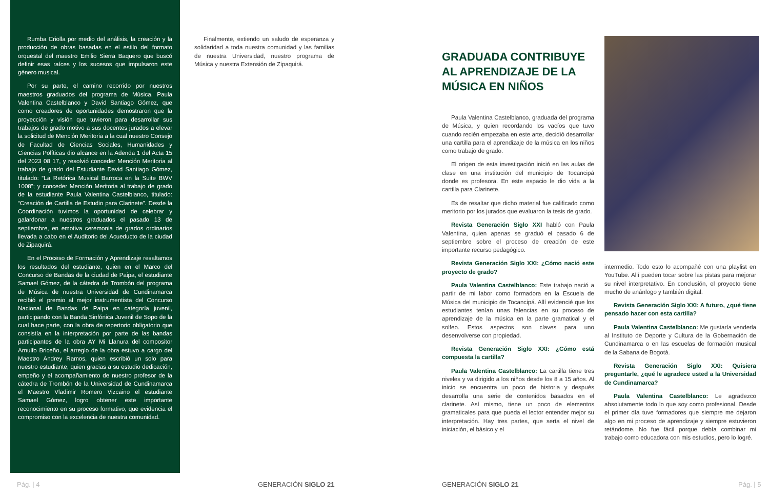Rumba Criolla por medio del análisis, la creación y la producción de obras basadas en el estilo del formato orquestal del maestro Emilio Sierra Baquero que buscó definir esas raíces y los sucesos que impulsaron este género musical.
Por su parte, el camino recorrido por nuestros maestros graduados del programa de Música, Paula Valentina Castelblanco y David Santiago Gómez, que como creadores de oportunidades demostraron que la proyección y visión que tuvieron para desarrollar sus trabajos de grado motivo a sus docentes jurados a elevar la solicitud de Mención Meritoria a la cual nuestro Consejo de Facultad de Ciencias Sociales, Humanidades y Ciencias Políticas dio alcance en la Adenda 1 del Acta 15 del 2023 08 17, y resolvió conceder Mención Meritoria al trabajo de grado del Estudiante David Santiago Gómez, titulado: “La Retórica Musical Barroca en la Suite BWV 1008”; y conceder Mención Meritoria al trabajo de grado de la estudiante Paula Valentina Castelblanco, titulado: “Creación de Cartilla de Estudio para Clarinete”. Desde la Coordinación tuvimos la oportunidad de celebrar y galardonar a nuestros graduados el pasado 13 de septiembre, en emotiva ceremonia de grados ordinarios llevada a cabo en el Auditorio del Acueducto de la ciudad de Zipaquirá.
En el Proceso de Formación y Aprendizaje resaltamos los resultados del estudiante, quien en el Marco del Concurso de Bandas de la ciudad de Paipa, el estudiante Samael Gómez, de la cátedra de Trombón del programa de Música de nuestra Universidad de Cundinamarca recibió el premio al mejor instrumentista del Concurso Nacional de Bandas de Paipa en categoría juvenil, participando con la Banda Sinfónica Juvenil de Sopo de la cual hace parte, con la obra de repertorio obligatorio que consistía en la interpretación por parte de las bandas participantes de la obra AY Mi Llanura del compositor Arnulfo Briceño, el arreglo de la obra estuvo a cargo del Maestro Andrey Ramos, quien escribió un solo para nuestro estudiante, quien gracias a su estudio dedicación, empeño y el acompañamiento de nuestro profesor de la cátedra de Trombón de la Universidad de Cundinamarca el Maestro Vladimir Romero Vizcaino el estudiante Samael Gómez, logro obtener este importante reconocimiento en su proceso formativo, que evidencia el compromiso con la excelencia de nuestra comunidad.
Finalmente, extiendo un saludo de esperanza y solidaridad a toda nuestra comunidad y las familias de nuestra Universidad, nuestro programa de Música y nuestra Extensión de Zipaquirá.
GRADUADA CONTRIBUYE AL APRENDIZAJE DE LA MÚSICA EN NIÑOS
Paula Valentina Castelblanco, graduada del programa de Música, y quien recordando los vacíos que tuvo cuando recién empezaba en este arte, decidió desarrollar una cartilla para el aprendizaje de la música en los niños como trabajo de grado.
El origen de esta investigación inició en las aulas de clase en una institución del municipio de Tocancipá donde es profesora. En este espacio le dio vida a la cartilla para Clarinete.
Es de resaltar que dicho material fue calificado como meritorio por los jurados que evaluaron la tesis de grado.
Revista Generación Siglo XXI habló con Paula Valentina, quien apenas se graduó el pasado 6 de septiembre sobre el proceso de creación de este importante recurso pedagógico.
Revista Generación Siglo XXI: ¿Cómo nació este proyecto de grado?
Paula Valentina Castelblanco: Este trabajo nació a partir de mi labor como formadora en la Escuela de Música del municipio de Tocancipá. Allí evidencié que los estudiantes tenían unas falencias en su proceso de aprendizaje de la música en la parte gramatical y el solfeo. Estos aspectos son claves para uno desenvolverse con propiedad.
Revista Generación Siglo XXI: ¿Cómo está compuesta la cartilla?
Paula Valentina Castelblanco: La cartilla tiene tres niveles y va dirigido a los niños desde los 8 a 15 años. Al inicio se encuentra un poco de historia y después desarrolla una serie de contenidos basados en el clarinete. Así mismo, tiene un poco de elementos gramaticales para que pueda el lector entender mejor su interpretación. Hay tres partes, que sería el nivel de iniciación, el básico y el
intermedio. Todo esto lo acompañé con una playlist en YouTube. Allí pueden tocar sobre las pistas para mejorar su nivel interpretativo. En conclusión, el proyecto tiene mucho de anánlogo y también digital.
Revista Generación Siglo XXI: A futuro, ¿qué tiene pensado hacer con esta cartilla?
Paula Valentina Castelblanco: Me gustaría venderla al Instituto de Deporte y Cultura de la Gobernación de Cundinamarca o en las escuelas de formación musical de la Sabana de Bogotá.
Revista Generación Siglo XXI: Quisiera preguntarle, ¿qué le agradece usted a la Universidad de Cundinamarca?
Paula Valentina Castelblanco: Le agradezco absolutamente todo lo que soy como profesional. Desde el primer día tuve formadores que siempre me dejaron algo en mi proceso de aprendizaje y siempre estuvieron retándome. No fue fácil porque debía combinar mi trabajo como educadora con mis estudios, pero lo logré.
Pág. | 4 GENERACIÓN SIGLO 21 GENERACIÓN SIGLO 21 Pág. | 5